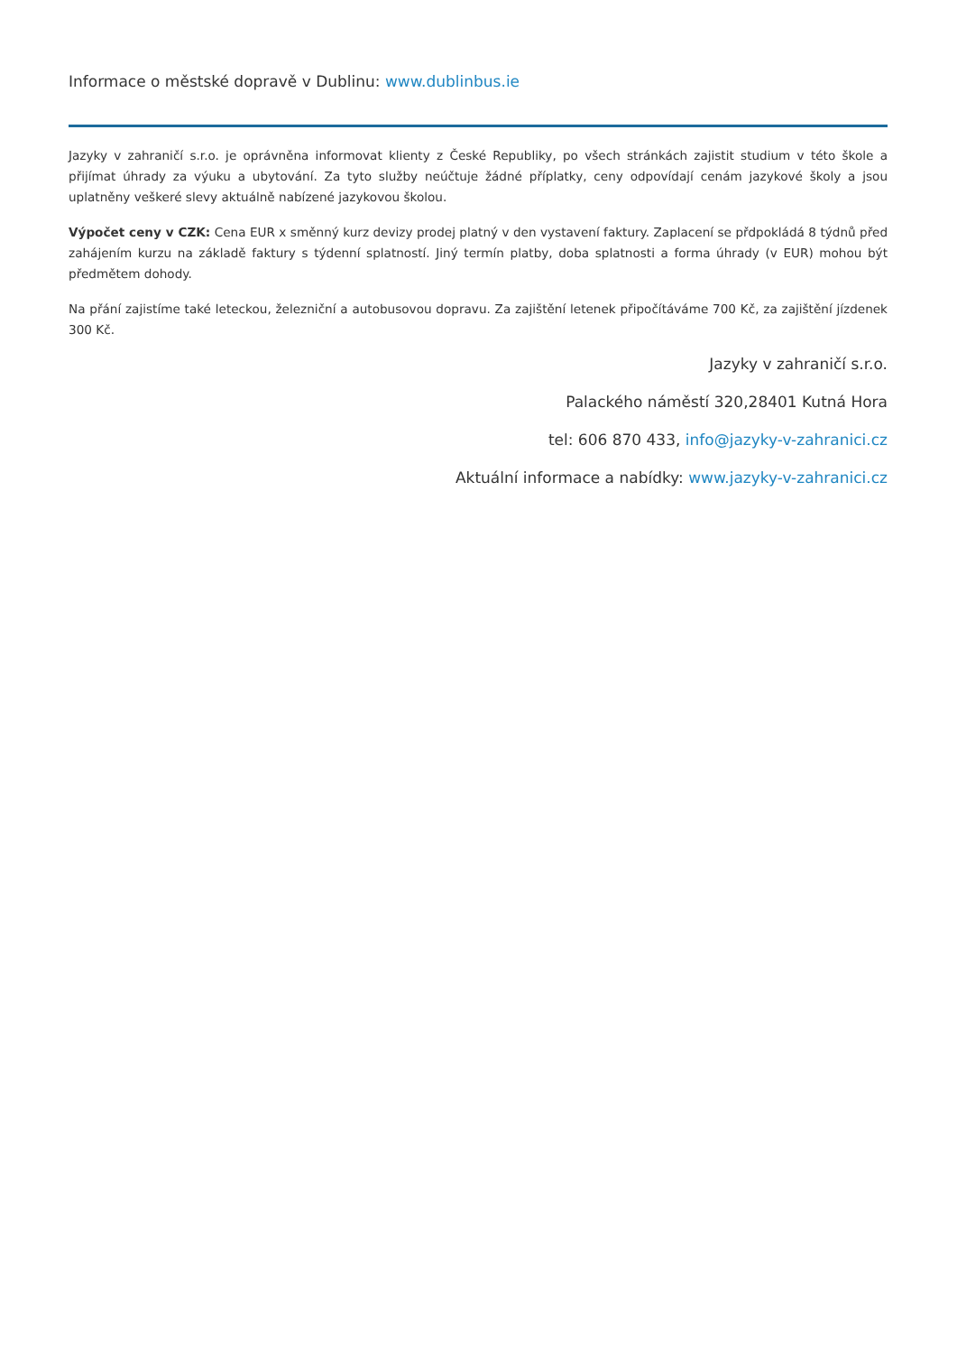Informace o městské dopravě v Dublinu: www.dublinbus.ie
Jazyky v zahraničí s.r.o. je oprávněna informovat klienty z České Republiky, po všech stránkách zajistit studium v této škole a přijímat úhrady za výuku a ubytování. Za tyto služby neúčtuje žádné příplatky, ceny odpovídají cenám jazykové školy a jsou uplatněny veškeré slevy aktuálně nabízené jazykovou školou.
Výpočet ceny v CZK: Cena EUR x směnný kurz devizy prodej platný v den vystavení faktury. Zaplacení se přdpokládá 8 týdnů před zahájením kurzu na základě faktury s týdenní splatností. Jiný termín platby, doba splatnosti a forma úhrady (v EUR) mohou být předmětem dohody.
Na přání zajistíme také leteckou, železniční a autobusovou dopravu. Za zajištění letenek připočítáváme 700 Kč, za zajištění jízdenek 300 Kč.
Jazyky v zahraničí s.r.o.
Palackého náměstí 320,28401 Kutná Hora
tel: 606 870 433, info@jazyky-v-zahranici.cz
Aktuální informace a nabídky: www.jazyky-v-zahranici.cz